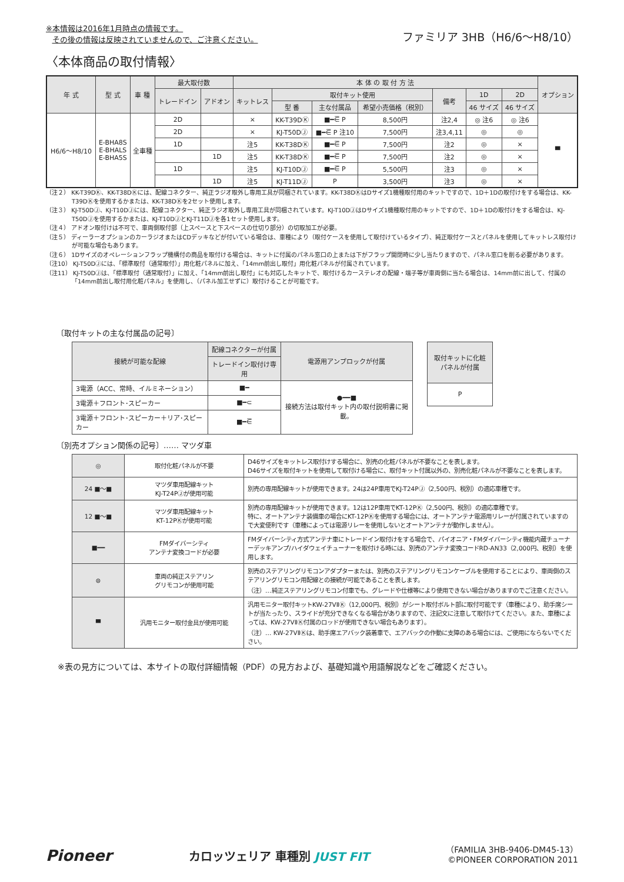※本情報は2016年1月時点の情報です。
その後の情報は反映されていませんので、ご注意ください。
ファミリア 3HB（H6/6〜H8/10）
〈本体商品の取付情報〉
| 年 式 | 型 式 | 車 種 | 最大取付数 | | 本 体 の 取 付 方 法 | | | | | | | オプション |
| --- | --- | --- | --- | --- | --- | --- | --- | --- | --- | --- | --- | --- |
| | | | トレードイン | アドオン | キットレス | 取付キット使用 | | | 備考 | 1D | 2D | |
| | | | | | | 型 番 | 主な付属品 | 希望小売価格（税別） | | 46 サイズ | 46 サイズ | |
| H6/6〜H8/10 | E-BHA8S E-BHALS E-BHA5S | 全車種 | 2D | | × | KK-T39DⓀ | ■━⋶ P | 8,500円 | 注2,4 | ◎ 注6 | ◎ 注6 | ▀ |
| | | | 2D | | × | KJ-T50DⒿ | ■━⋶ P 注10 | 7,500円 | 注3,4,11 | ◎ | ◎ | |
| | | | 1D | | 注5 | KK-T38DⓀ | ■━⋶ P | 7,500円 | 注2 | ◎ | × | |
| | | | | 1D | 注5 | KK-T38DⓀ | ■━⋶ P | 7,500円 | 注2 | ◎ | × | |
| | | | 1D | | 注5 | KJ-T10DⒿ | ■━⋶ P | 5,500円 | 注3 | ◎ | × | |
| | | | | 1D | 注5 | KJ-T11DⒿ | P | 3,500円 | 注3 | ◎ | × | |
（注２） KK-T39DⓀ、KK-T38DⓀには、配線コネクター、純正ラジオ取外し専用工具が同梱されています。KK-T38DⓀはDサイズ1機種取付用のキットですので、1D＋1Dの取付けをする場合は、KK-T39DⓀを使用するかまたは、KK-T38DⓀを2セット使用します。
（注３） KJ-T50DⒿ、KJ-T10DⒿには、配線コネクター、純正ラジオ取外し専用工具が同梱されています。KJ-T10DⒿはDサイズ1機種取付用のキットですので、1D＋1Dの取付けをする場合は、KJ-T50DⒿを使用するかまたは、KJ-T10DⒿとKJ-T11DⒿを各1セット使用します。
（注４） アドオン取付けは不可で、車両側取付部（上スペースと下スペースの仕切り部分）の切取加工が必要。
（注５） ディーラーオプションのカーラジオまたはCDデッキなどが付いている場合は、車種により（取付ケースを使用して取付けているタイプ）、純正取付ケースとパネルを使用してキットレス取付けが可能な場合もあります。
（注６） 1Dサイズのオペレーションフラップ機構付の商品を取付ける場合は、キットに付属のパネル窓口の上または下がフラップ開閉時に少し当たりますので、パネル窓口を削る必要があります。
（注10） KJ-T50DⒿには、「標準取付（通常取付）」用化粧パネルに加え、「14mm前出し取付」用化粧パネルが付属されています。
（注11） KJ-T50DⒿは、「標準取付（通常取付）」に加え、「14mm前出し取付」にも対応したキットで、取付けるカーステレオの配線・端子等が車両側に当たる場合は、14mm前に出して、付属の「14mm前出し取付用化粧パネル」を使用し、（パネル加工せずに）取付けることが可能です。
〔取付キットの主な付属品の記号〕
| 接続が可能な配線 | 配線コネクターが付属 | 電源用アンプロックが付属 |
| --- | --- | --- |
| | トレードイン取付け専用 | |
| 3電源（ACC、常時、イルミネーション） | ■━ | ●━━■ 接続方法は取付キット内の取付説明書に掲載。 |
| 3電源＋フロント･スピーカー | ■━⊂ | |
| 3電源＋フロント･スピーカー＋リア･スピーカー | ■━⋶ | |
| 取付キットに化粧パネルが付属 |
| --- |
| P |
〔別売オプション関係の記号〕…… マツダ車
| ◎ | 取付化粧パネルが不要 | D46サイズをキットレス取付けする場合に、別売の化粧パネルが不要なことを表します。 D46サイズを取付キットを使用して取付ける場合に、取付キット付属以外の、別売化粧パネルが不要なことを表します。 |
| 24 ■〜■ | マツダ車用配線キット KJ-T24PⒿが使用可能 | 別売の専用配線キットが使用できます。24は24P車用でKJ-T24PⒿ（2,500円、税別）の適応車種です。 |
| 12 ■〜■ | マツダ車用配線キット KT-12PⓀが使用可能 | 別売の専用配線キットが使用できます。12は12P車用でKT-12PⓀ（2,500円、税別）の適応車種です。 特に、オートアンテナ装備車の場合にKT-12PⓀを使用する場合には、オートアンテナ電源用リレーが付属されていますので大変便利です（車種によっては電源リレーを使用しないとオートアンテナが動作しません）。 |
| ■━━ | FMダイバーシティ アンテナ変換コードが必要 | FMダイバーシティ方式アンテナ車にトレードイン取付けをする場合で、パイオニア・FMダイバーシティ機能内蔵チューナーデッキアンプ/ハイダウェイチューナーを取付ける時には、別売のアンテナ変換コードRD-AN33（2,000円、税別）を使用します。 |
| ⊜ | 車両の純正ステアリン グリモコンが使用可能 | 別売のステアリングリモコンアダプターまたは、別売のステアリングリモコンケーブルを使用することにより、車両側のステアリングリモコン用配線との接続が可能であることを表します。 （注）…純正ステアリングリモコン付車でも、グレードや仕様等により使用できない場合がありますのでご注意ください。 |
| ▀ | 汎用モニター取付金具が使用可能 | 汎用モニター取付キットKW-27VⅡⓀ（12,000円、税別）がシート取付ボルト部に取付可能です（車種により、助手席シートが当たったり、スライドが充分できなくなる場合がありますので、注記文に注意して取付けてください。また、車種によっては、KW-27VⅡⓀ付属のロッドが使用できない場合もあります）。 （注）… KW-27VⅡⓀは、助手席エアバック装着車で、エアバックの作動に支障のある場合には、ご使用にならないでください。 |
※表の見方については、本サイトの取付詳細情報（PDF）の見方および、基礎知識や用語解説などをご確認ください。
Pioneer
カロッツェリア 車種別 JUST FIT
（FAMILIA 3HB-9406-DM45-13）
©PIONEER CORPORATION 2011